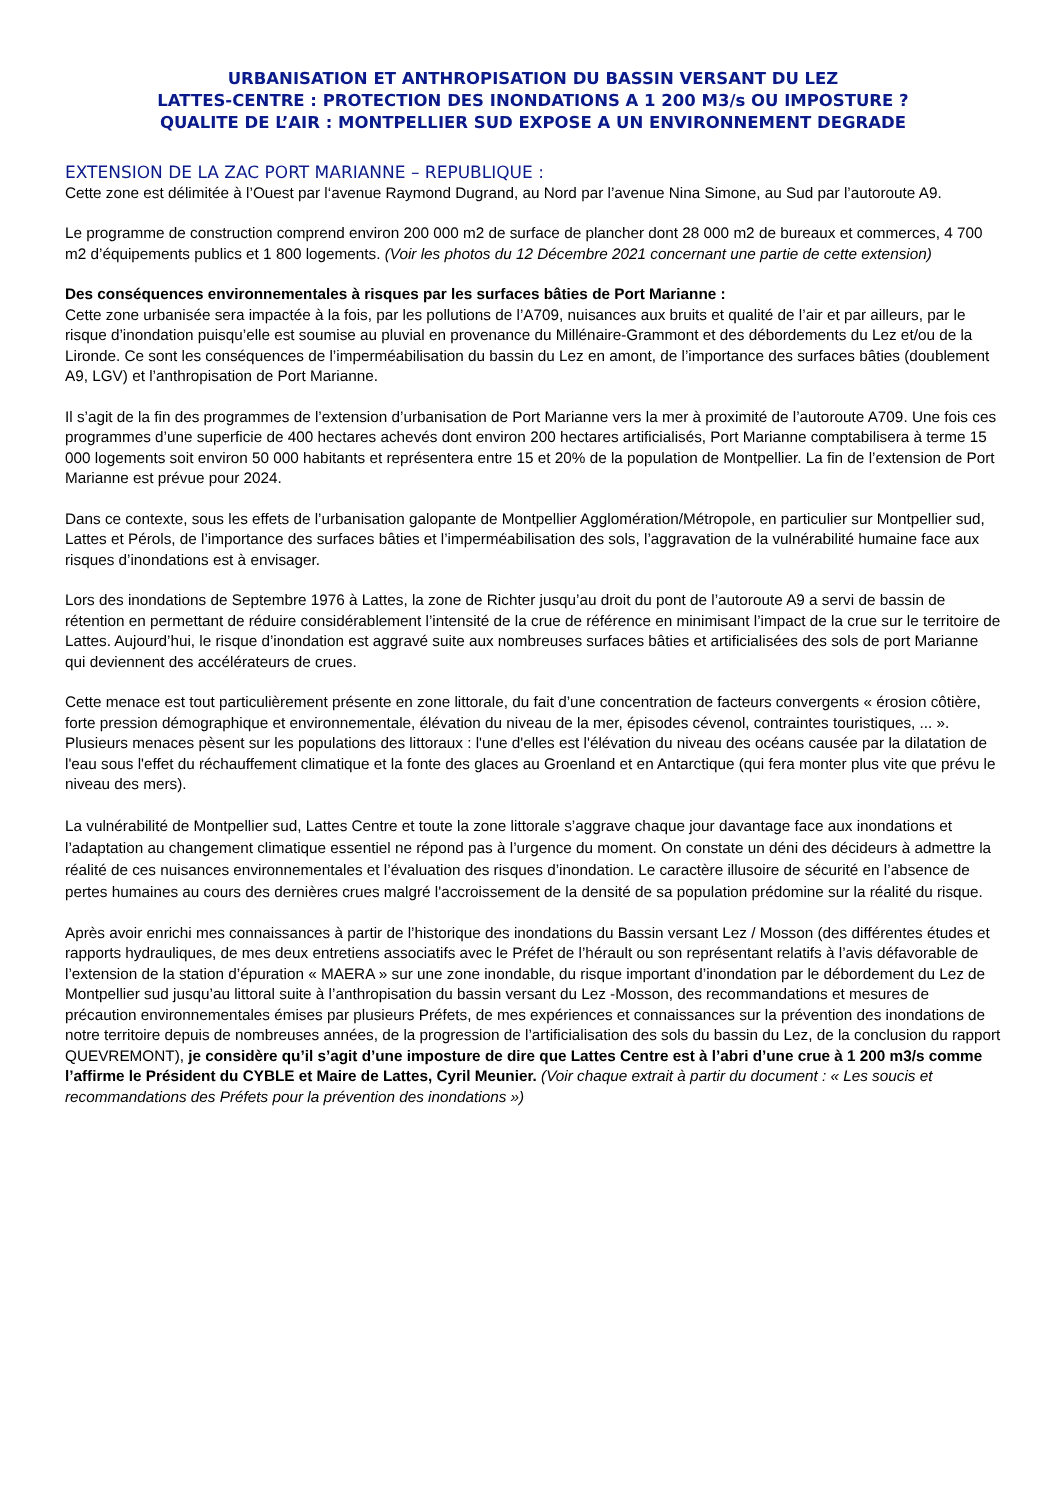URBANISATION ET ANTHROPISATION DU BASSIN VERSANT DU LEZ
LATTES-CENTRE : PROTECTION DES INONDATIONS A 1 200 M3/s OU IMPOSTURE ?
QUALITE DE L’AIR : MONTPELLIER SUD EXPOSE A UN ENVIRONNEMENT DEGRADE
EXTENSION DE LA ZAC PORT MARIANNE – REPUBLIQUE :
Cette zone est délimitée à l’Ouest par l‘avenue Raymond Dugrand, au Nord par l’avenue Nina Simone, au Sud par l’autoroute A9.
Le programme de construction comprend environ 200 000 m2 de surface de plancher dont 28 000 m2 de bureaux et commerces, 4 700 m2 d’équipements publics et 1 800 logements. (Voir les photos du 12 Décembre 2021 concernant une partie de cette extension)
Des conséquences environnementales à risques par les surfaces bâties de Port Marianne :
Cette zone urbanisée sera impactée à la fois, par les pollutions de l’A709, nuisances aux bruits et qualité de l’air et par ailleurs, par le risque d’inondation puisqu’elle est soumise au pluvial en provenance du Millénaire-Grammont et des débordements du Lez et/ou de la Lironde. Ce sont les conséquences de l’imperméabilisation du bassin du Lez en amont, de l’importance des surfaces bâties (doublement A9, LGV) et l’anthropisation de Port Marianne.
Il s’agit de la fin des programmes de l’extension d’urbanisation de Port Marianne vers la mer à proximité de l’autoroute A709. Une fois ces programmes d’une superficie de 400 hectares achevés dont environ 200 hectares artificialisés, Port Marianne comptabilisera à terme 15 000 logements soit environ 50 000 habitants et représentera entre 15 et 20% de la population de Montpellier. La fin de l’extension de Port Marianne est prévue pour 2024.
Dans ce contexte, sous les effets de l’urbanisation galopante de Montpellier Agglomération/Métropole, en particulier sur Montpellier sud, Lattes et Pérols, de l’importance des surfaces bâties et l’imperméabilisation des sols, l’aggravation de la vulnérabilité humaine face aux risques d’inondations est à envisager.
Lors des inondations de Septembre 1976 à Lattes, la zone de Richter jusqu’au droit du pont de l’autoroute A9 a servi de bassin de rétention en permettant de réduire considérablement l’intensité de la crue de référence en minimisant l’impact de la crue sur le territoire de Lattes. Aujourd’hui, le risque d’inondation est aggravé suite aux nombreuses surfaces bâties et artificialisées des sols de port Marianne qui deviennent des accélérateurs de crues.
Cette menace est tout particulièrement présente en zone littorale, du fait d’une concentration de facteurs convergents « érosion côtière, forte pression démographique et environnementale, élévation du niveau de la mer, épisodes cévenol, contraintes touristiques, ... ».
Plusieurs menaces pèsent sur les populations des littoraux : l'une d'elles est l'élévation du niveau des océans causée par la dilatation de l'eau sous l'effet du réchauffement climatique et la fonte des glaces au Groenland et en Antarctique (qui fera monter plus vite que prévu le niveau des mers).
La vulnérabilité de Montpellier sud, Lattes Centre et toute la zone littorale s’aggrave chaque jour davantage face aux inondations et l’adaptation au changement climatique essentiel ne répond pas à l’urgence du moment. On constate un déni des décideurs à admettre la réalité de ces nuisances environnementales et l’évaluation des risques d’inondation. Le caractère illusoire de sécurité en l’absence de pertes humaines au cours des dernières crues malgré l'accroissement de la densité de sa population prédomine sur la réalité du risque.
Après avoir enrichi mes connaissances à partir de l’historique des inondations du Bassin versant Lez / Mosson (des différentes études et rapports hydrauliques, de mes deux entretiens associatifs avec le Préfet de l’hérault ou son représentant relatifs à l’avis défavorable de l’extension de la station d’épuration « MAERA » sur une zone inondable, du risque important d’inondation par le débordement du Lez de Montpellier sud jusqu’au littoral suite à l’anthropisation du bassin versant du Lez -Mosson, des recommandations et mesures de précaution environnementales émises par plusieurs Préfets, de mes expériences et connaissances sur la prévention des inondations de notre territoire depuis de nombreuses années, de la progression de l’artificialisation des sols du bassin du Lez, de la conclusion du rapport QUEVREMONT), je considère qu’il s’agit d’une imposture de dire que Lattes Centre est à l’abri d’une crue à 1 200 m3/s comme l’affirme le Président du CYBLE et Maire de Lattes, Cyril Meunier. (Voir chaque extrait à partir du document : « Les soucis et recommandations des Préfets pour la prévention des inondations »)